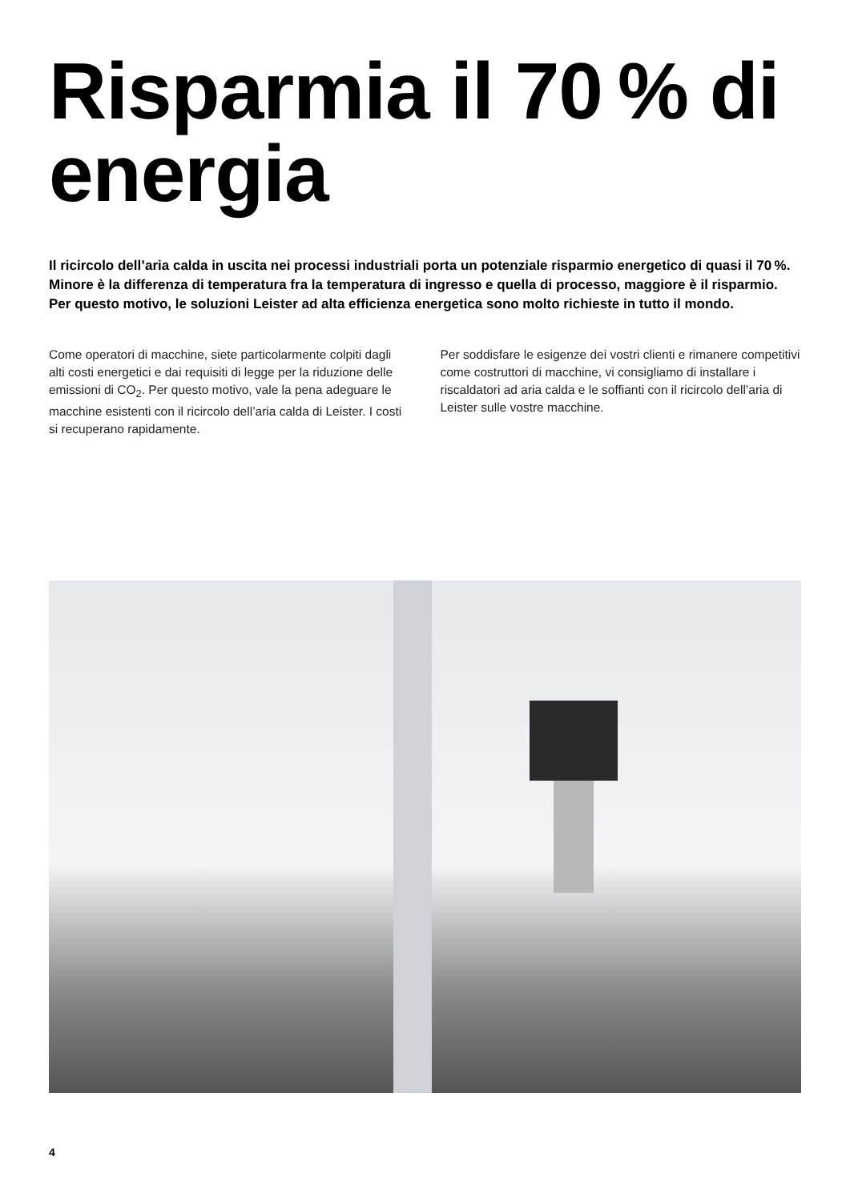Risparmia il 70 % di energia
Il ricircolo dell’aria calda in uscita nei processi industriali porta un potenziale risparmio energetico di quasi il 70 %. Minore è la differenza di temperatura fra la temperatura di ingresso e quella di processo, maggiore è il risparmio. Per questo motivo, le soluzioni Leister ad alta efficienza energetica sono molto richieste in tutto il mondo.
Come operatori di macchine, siete particolarmente colpiti dagli alti costi energetici e dai requisiti di legge per la riduzione delle emissioni di CO<sub>2</sub>. Per questo motivo, vale la pena adeguare le macchine esistenti con il ricircolo dell’aria calda di Leister. I costi si recuperano rapidamente.
Per soddisfare le esigenze dei vostri clienti e rimanere competitivi come costruttori di macchine, vi consigliamo di installare i riscaldatori ad aria calda e le soffianti con il ricircolo dell’aria di Leister sulle vostre macchine.
4